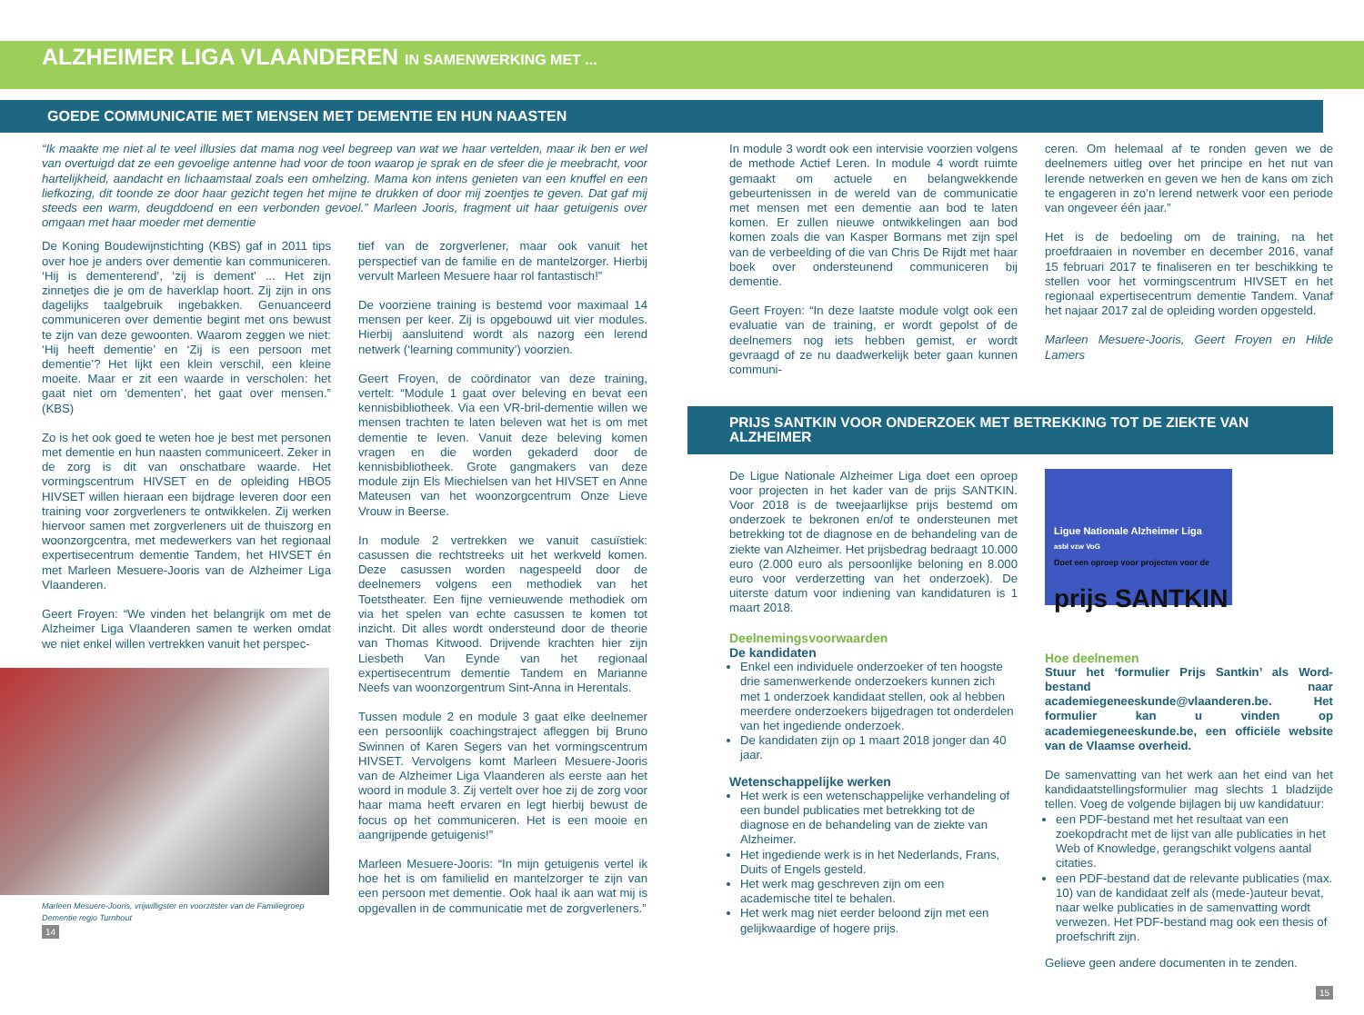ALZHEIMER LIGA VLAANDEREN IN SAMENWERKING MET ...
GOEDE COMMUNICATIE MET MENSEN MET DEMENTIE EN HUN NAASTEN
“Ik maakte me niet al te veel illusies dat mama nog veel begreep van wat we haar vertelden, maar ik ben er wel van overtuigd dat ze een gevoelige antenne had voor de toon waarop je sprak en de sfeer die je meebracht, voor hartelijkheid, aandacht en lichaamstaal zoals een omhelzing. Mama kon intens genieten van een knuffel en een liefkozing, dit toonde ze door haar gezicht tegen het mijne te drukken of door mij zoentjes te geven. Dat gaf mij steeds een warm, deugddoend en een verbonden gevoel.” Marleen Jooris, fragment uit haar getuigenis over omgaan met haar moeder met dementie
De Koning Boudewijnstichting (KBS) gaf in 2011 tips over hoe je anders over dementie kan communiceren. ‘Hij is dementerend’, ‘zij is dement’ ... Het zijn zinnetjes die je om de haverklap hoort. Zij zijn in ons dagelijks taalgebruik ingebakken. Genuanceerd communiceren over dementie begint met ons bewust te zijn van deze gewoonten. Waarom zeggen we niet: ‘Hij heeft dementie’ en ‘Zij is een persoon met dementie’? Het lijkt een klein verschil, een kleine moeite. Maar er zit een waarde in verscholen: het gaat niet om ‘dementen’, het gaat over mensen.” (KBS)
Zo is het ook goed te weten hoe je best met personen met dementie en hun naasten communiceert. Zeker in de zorg is dit van onschatbare waarde. Het vormingscentrum HIVSET en de opleiding HBO5 HIVSET willen hieraan een bijdrage leveren door een training voor zorgverleners te ontwikkelen. Zij werken hiervoor samen met zorgverleners uit de thuiszorg en woonzorgcentra, met medewerkers van het regionaal expertisecentrum dementie Tandem, het HIVSET én met Marleen Mesuere-Jooris van de Alzheimer Liga Vlaanderen.
Geert Froyen: “We vinden het belangrijk om met de Alzheimer Liga Vlaanderen samen te werken omdat we niet enkel willen vertrekken vanuit het perspec-
Marleen Mesuere-Jooris, vrijwilligster en voorzitster van de Familiegroep Dementie regio Turnhout
14
tief van de zorgverlener, maar ook vanuit het perspectief van de familie en de mantelzorger. Hierbij vervult Marleen Mesuere haar rol fantastisch!”
De voorziene training is bestemd voor maximaal 14 mensen per keer. Zij is opgebouwd uit vier modules. Hierbij aansluitend wordt als nazorg een lerend netwerk (‘learning community’) voorzien.
Geert Froyen, de coördinator van deze training, vertelt: “Module 1 gaat over beleving en bevat een kennisbibliotheek. Via een VR-bril-dementie willen we mensen trachten te laten beleven wat het is om met dementie te leven. Vanuit deze beleving komen vragen en die worden gekaderd door de kennisbibliotheek. Grote gangmakers van deze module zijn Els Miechielsen van het HIVSET en Anne Mateusen van het woonzorgcentrum Onze Lieve Vrouw in Beerse.
In module 2 vertrekken we vanuit casuïstiek: casussen die rechtstreeks uit het werkveld komen. Deze casussen worden nagespeeld door de deelnemers volgens een methodiek van het Toetstheater. Een fijne vernieuwende methodiek om via het spelen van echte casussen te komen tot inzicht. Dit alles wordt ondersteund door de theorie van Thomas Kitwood. Drijvende krachten hier zijn Liesbeth Van Eynde van het regionaal expertisecentrum dementie Tandem en Marianne Neefs van woonzorgentrum Sint-Anna in Herentals.
Tussen module 2 en module 3 gaat elke deelnemer een persoonlijk coachingstraject afleggen bij Bruno Swinnen of Karen Segers van het vormingscentrum HIVSET. Vervolgens komt Marleen Mesuere-Jooris van de Alzheimer Liga Vlaanderen als eerste aan het woord in module 3. Zij vertelt over hoe zij de zorg voor haar mama heeft ervaren en legt hierbij bewust de focus op het communiceren. Het is een mooie en aangrijpende getuigenis!”
Marleen Mesuere-Jooris: “In mijn getuigenis vertel ik hoe het is om familielid en mantelzorger te zijn van een persoon met dementie. Ook haal ik aan wat mij is opgevallen in de communicatie met de zorgverleners.”
In module 3 wordt ook een intervisie voorzien volgens de methode Actief Leren. In module 4 wordt ruimte gemaakt om actuele en belangwekkende gebeurtenissen in de wereld van de communicatie met mensen met een dementie aan bod te laten komen. Er zullen nieuwe ontwikkelingen aan bod komen zoals die van Kasper Bormans met zijn spel van de verbeelding of die van Chris De Rijdt met haar boek over ondersteunend communiceren bij dementie.
Geert Froyen: “In deze laatste module volgt ook een evaluatie van de training, er wordt gepolst of de deelnemers nog iets hebben gemist, er wordt gevraagd of ze nu daadwerkelijk beter gaan kunnen communi-
ceren. Om helemaal af te ronden geven we de deelnemers uitleg over het principe en het nut van lerende netwerken en geven we hen de kans om zich te engageren in zo’n lerend netwerk voor een periode van ongeveer één jaar.”
Het is de bedoeling om de training, na het proefdraaien in november en december 2016, vanaf 15 februari 2017 te finaliseren en ter beschikking te stellen voor het vormingscentrum HIVSET en het regionaal expertisecentrum dementie Tandem. Vanaf het najaar 2017 zal de opleiding worden opgesteld.
Marleen Mesuere-Jooris, Geert Froyen en Hilde Lamers
PRIJS SANTKIN VOOR ONDERZOEK MET BETREKKING TOT DE ZIEKTE VAN ALZHEIMER
De Ligue Nationale Alzheimer Liga doet een oproep voor projecten in het kader van de prijs SANTKIN. Voor 2018 is de tweejaarlijkse prijs bestemd om onderzoek te bekronen en/of te ondersteunen met betrekking tot de diagnose en de behandeling van de ziekte van Alzheimer. Het prijsbedrag bedraagt 10.000 euro (2.000 euro als persoonlijke beloning en 8.000 euro voor verderzetting van het onderzoek). De uiterste datum voor indiening van kandidaturen is 1 maart 2018.
Deelnemingsvoorwaarden
De kandidaten
Enkel een individuele onderzoeker of ten hoogste drie samenwerkende onderzoekers kunnen zich met 1 onderzoek kandidaat stellen, ook al hebben meerdere onderzoekers bijgedragen tot onderdelen van het ingediende onderzoek.
De kandidaten zijn op 1 maart 2018 jonger dan 40 jaar.
Wetenschappelijke werken
Het werk is een wetenschappelijke verhandeling of een bundel publicaties met betrekking tot de diagnose en de behandeling van de ziekte van Alzheimer.
Het ingediende werk is in het Nederlands, Frans, Duits of Engels gesteld.
Het werk mag geschreven zijn om een academische titel te behalen.
Het werk mag niet eerder beloond zijn met een gelijkwaardige of hogere prijs.
Ligue Nationale Alzheimer Liga
asbl vzw VoG
Doet een oproep voor projecten voor de
prijs SANTKIN
Hoe deelnemen
Stuur het ‘formulier Prijs Santkin’ als Word-bestand naar academiegeneeskunde@vlaanderen.be. Het formulier kan u vinden op academiegeneeskunde.be, een officiële website van de Vlaamse overheid.
De samenvatting van het werk aan het eind van het kandidaatstellingsformulier mag slechts 1 bladzijde tellen. Voeg de volgende bijlagen bij uw kandidatuur:
een PDF-bestand met het resultaat van een zoekopdracht met de lijst van alle publicaties in het Web of Knowledge, gerangschikt volgens aantal citaties.
een PDF-bestand dat de relevante publicaties (max. 10) van de kandidaat zelf als (mede-)auteur bevat, naar welke publicaties in de samenvatting wordt verwezen. Het PDF-bestand mag ook een thesis of proefschrift zijn.
Gelieve geen andere documenten in te zenden.
15